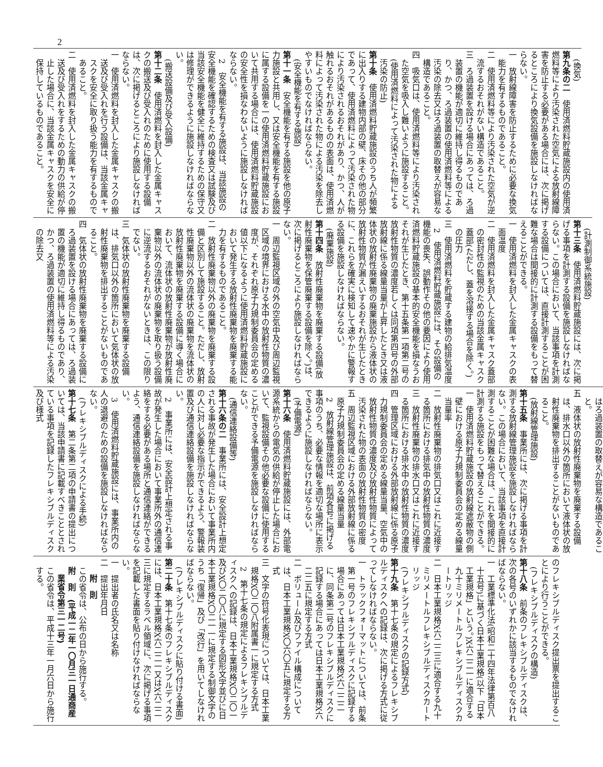2
(換気)
第九条の二　使用済燃料貯蔵施設内の使用済燃料等により汚染された空気による放射線障害を防止する必要がある場合には、次に掲げるところにより換気設備を施設しなければならない。
一　放射線障害を防止するために必要な換気能力を有するものであること。
二　使用済燃料等により汚染された空気が逆流するおそれがない構造であること。
三　ろ過装置を設ける場合にあっては、ろ過装置の機能が適切に維持し得るものであり、かつ、ろ過装置の使用済燃料等による汚染の除去又はろ過装置の取替えが容易な構造であること。
四　吸気口は、使用済燃料等により汚染された空気を吸入し難いように施設すること。
(使用済燃料によって汚染された物による汚染の防止)
第十条　使用済燃料貯蔵施設のうち人が頻繁に出入りする建物内部の壁、床その他の部分であって、使用済燃料によって汚染された物により汚染されるおそれがあり、かつ、人が触れるおそれがあるものの表面は、使用済燃料によって汚染された物による汚染を除去しやすいものでなければならない。
(安全機能を有する施設)
第十一条　安全機能を有する施設を他の原子力施設と共用し、又は安全機能を有する施設に属する設備を一の使用済燃料貯蔵施設において共用する場合には、使用済燃料貯蔵施設の安全性を損なわないように施設しなければならない。
2　安全機能を有する施設は、当該施設の安全機能を確認するための検査又は試験及び当該安全機能を健全に維持するための保守又は修理ができるように施設しなければならない。
(搬送設備及び受入設備)
第十二条　使用済燃料を封入した金属キャスクの搬送及び受入れのために使用する設備は、次に掲げるところにより施設しなければならない。
一　使用済燃料を封入した金属キャスクの搬送及び受入れを行う設備は、当該金属キャスクを安全に取り扱う能力を有するものであること。
二　使用済燃料を封入した金属キャスクの搬送及び受入れをするための動力の供給が停止した場合に、当該金属キャスクを安全に保持しているものであること。
(計測制御系統施設)
第十三条　使用済燃料貯蔵施設には、次に掲げる事項を計測する設備を施設しなければならない。この場合において、当該事項を計測する設備については、直接計測することが困難な場合は間接的に計測する設備をもって替えることができる。
一　使用済燃料を封入した金属キャスクの表面温度
二　使用済燃料を封入した金属キャスク蓋部の密封性の監視のための当該金属キャスク蓋部(ただし、蓋を溶接する場合を除く。)の圧力
三　使用済燃料を貯蔵する建物の給排気温度
2　使用済燃料貯蔵施設には、その設備の機能の喪失、誤動作その他の要因により使用済燃料貯蔵施設の基本的安全機能を損なうおそれが生じたとき、第十五条第一項第二号の放射性物質の濃度若しくは同項第四号の外部放射線に係る線量当量が上昇したとき又は液体状の放射性廃棄物の廃棄施設から液体状の放射性物質が漏えいするおそれが生じたときに、これらを確実に検知して速やかに警報する設備を施設しなければならない。
(廃棄施設)
第十四条　放射性廃棄物を廃棄する設備(放射性廃棄物を保管廃棄する設備を除く。)は、次に掲げるところにより施設しなければならない。
一　周辺監視区域の外の空気中及び周辺監視区域の境界における水中の放射性物質の濃度が、それぞれ原子力規制委員会の定める値以下になるように使用済燃料貯蔵施設において発生する放射性廃棄物を廃棄する能力を有するものであること。
二　放射性廃棄物以外の廃棄物を廃棄する設備と区別して施設すること。ただし、放射性廃棄物以外の流体状の廃棄物を流体状の放射性廃棄物を廃棄する設備に導く場合において、流体状の放射性廃棄物が放射性廃棄物以外の流体状の廃棄物を取り扱う設備に逆流するおそれがないときは、この限りでない。
三　気体状の放射性廃棄物を廃棄する設備は、排気口以外の箇所において気体状の放射性廃棄物を排出することがないものであること。
四　気体状の放射性廃棄物を廃棄する設備にろ過装置を設ける場合にあっては、ろ過装置の機能が適切に維持し得るものであり、かつ、ろ過装置の使用済燃料等による汚染の除去又
はろ過装置の取替えが容易な構造であること。
五　液体状の放射性廃棄物を廃棄する設備は、排水口以外の箇所において液体状の放射性廃棄物を排出することがないものであること。
(放射線管理施設)
第十五条　事業所には、次に掲げる事項を計測する放射線管理施設を施設しなければならない。この場合において、当該事項を直接計測することが困難な場合は、これを間接的に計測する施設をもって替えることができる。
一　使用済燃料貯蔵施設の放射線遮蔽物の側壁における原子力規制委員会の定める線量当量率
二　放射性廃棄物の排気口又はこれに近接する箇所における排気中の放射性物質の濃度
三　放射性廃棄物の排水口又はこれに近接する箇所における排水中の放射性物質の濃度
四　管理区域における外部放射線に係る原子力規制委員会の定める線量当量、空気中の放射性物質の濃度及び放射性物質によって汚染された物の表面の放射性物質の密度
五　周辺監視区域における外部放射線に係る原子力規制委員会の定める線量当量
2　放射線管理施設は、前項各号に掲げる事項のうち、必要な情報を適切な場所に表示できるように施設しなければならない。
(予備電源)
第十六条　使用済燃料貯蔵施設には、外部電源系統からの電気の供給が停止した場合において、監視設備その他必要な設備に使用することができる予備電源を施設しなければならない。
(通信連絡設備等)
第十六条の二　事業所には、安全設計上想定される事故が発生した場合において事業所内の人に対し必要な指示ができるよう、警報装置及び通信連絡設備を施設しなければならない。
2　事業所には、安全設計上想定される事故が発生した場合において事業所外の通信連絡をする必要がある場所と通信連絡ができるよう、通信連絡設備を施設しなければならない。
3　使用済燃料貯蔵施設には、事業所内の人の退避のための設備を施設しなければならない。
(フレキシブルディスクによる手続)
第十七条　第二条第二項の申請書の提出については、当該申請書に記載すべきこととされている事項を記録したフレキシブルディスク及び様式
のフレキシブルディスク提出票を提出することにより行うことができる。
(フレキシブルディスクの構造)
第十八条　前条のフレキシブルディスクは、次の各号のいずれかに該当するものでなければならない。
一　工業標準化法(昭和二十四年法律第百八十五号)に基づく日本工業規格(以下「日本工業規格」という。)X六二二一に適合する九十ミリメートルフレキシブルディスクカートリッジ
二　日本工業規格X六二二三に適合する九十ミリメートルフレキシブルディスクカートリッジ
(フレキシブルディスクの記録方式)
第十九条　第十七条の規定によるフレキシブルディスクへの記録は、次に掲げる方式に従ってしなければならない。
一　トラックフォーマットについては、前条第一号のフレキシブルディスクに記録する場合にあっては日本工業規格X六二二二に、同条第二号のフレキシブルディスクに記録する場合にあっては日本工業規格X六二二五に規定する方式
二　ボリューム及びファイル構成については、日本工業規格X〇六〇五に規定する方式
三　文字の符号化表現については、日本工業規格X〇二〇八附属書一に規定する方式
2　第十七条の規定によるフレキシブルディスクへの記録は、日本工業規格X〇二〇一及びX〇二〇八に規定する図形文字並びに日本工業規格X〇二一一に規定する制御文字のうち「復帰」及び「改行」を用いてしなければならない。
(フレキシブルディスクに貼り付ける書面)
第二十条　第十七条のフレキシブルディスクには、日本工業規格X六二二一又はX六二二三に規定するラベル領域に、次に掲げる事項を記載した書面を貼り付けなければならない。
一　提出者の氏名又は名称
二　提出年月日
附　則
この省令は、公布の日から施行する。
附　則　(平成一二年一〇月三一日通商産業省令第三一二号)
　この省令は、平成十三年一月六日から施行する。